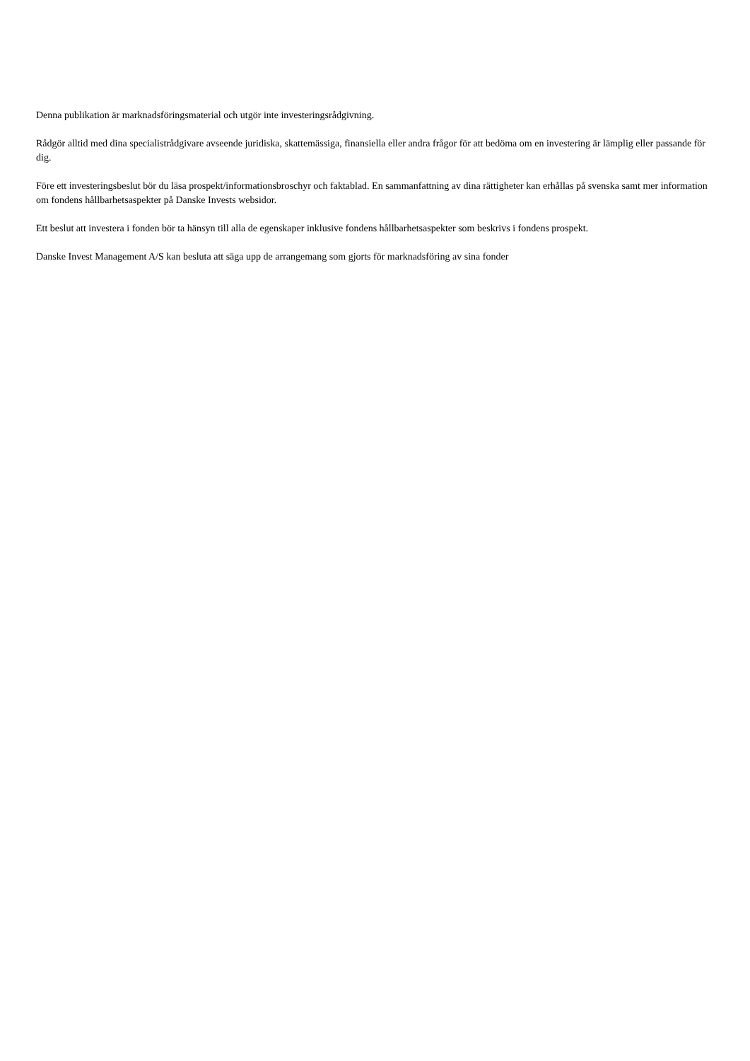Denna publikation är marknadsföringsmaterial och utgör inte investeringsrådgivning.
Rådgör alltid med dina specialistrådgivare avseende juridiska, skattemässiga, finansiella eller andra frågor för att bedöma om en investering är lämplig eller passande för dig.
Före ett investeringsbeslut bör du läsa prospekt/informationsbroschyr och faktablad. En sammanfattning av dina rättigheter kan erhållas på svenska samt mer information om fondens hållbarhetsaspekter på Danske Invests websidor.
Ett beslut att investera i fonden bör ta hänsyn till alla de egenskaper inklusive fondens hållbarhetsaspekter som beskrivs i fondens prospekt.
Danske Invest Management A/S kan besluta att säga upp de arrangemang som gjorts för marknadsföring av sina fonder